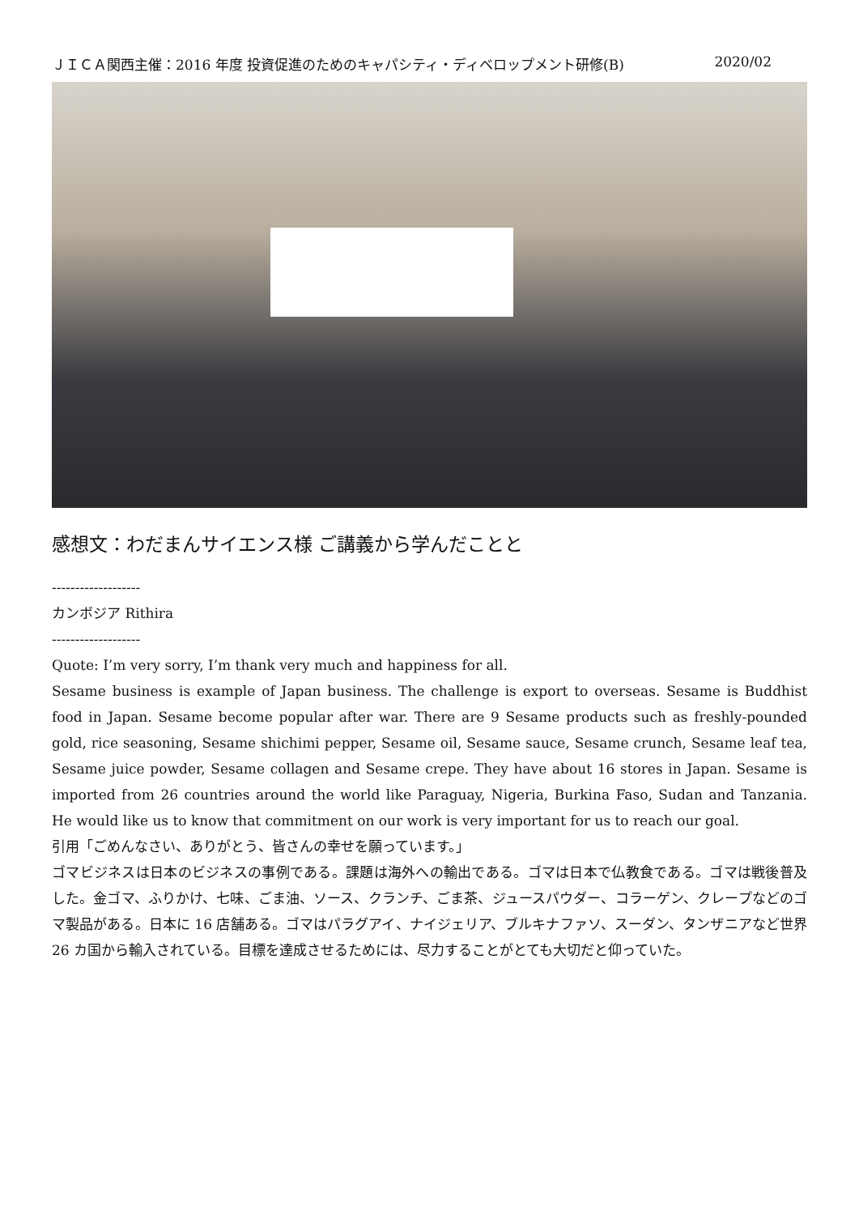ＪＩＣＡ関西主催：2016 年度 投資促進のためのキャパシティ・ディベロップメント研修(B) 2020/02
感想文：わだまんサイエンス様 ご講義から学んだことと
-------------------
カンボジア Rithira
-------------------
Quote: I’m very sorry, I’m thank very much and happiness for all.
Sesame business is example of Japan business. The challenge is export to overseas. Sesame is Buddhist food in Japan. Sesame become popular after war. There are 9 Sesame products such as freshly-pounded gold, rice seasoning, Sesame shichimi pepper, Sesame oil, Sesame sauce, Sesame crunch, Sesame leaf tea, Sesame juice powder, Sesame collagen and Sesame crepe. They have about 16 stores in Japan. Sesame is imported from 26 countries around the world like Paraguay, Nigeria, Burkina Faso, Sudan and Tanzania. He would like us to know that commitment on our work is very important for us to reach our goal.
引用「ごめんなさい、ありがとう、皆さんの幸せを願っています。」
ゴマビジネスは日本のビジネスの事例である。課題は海外への輸出である。ゴマは日本で仏教食である。ゴマは戦後普及した。金ゴマ、ふりかけ、七味、ごま油、ソース、クランチ、ごま茶、ジュースパウダー、コラーゲン、クレープなどのゴマ製品がある。日本に 16 店舗ある。ゴマはパラグアイ、ナイジェリア、ブルキナファソ、スーダン、タンザニアなど世界 26 カ国から輸入されている。目標を達成させるためには、尽力することがとても大切だと仰っていた。